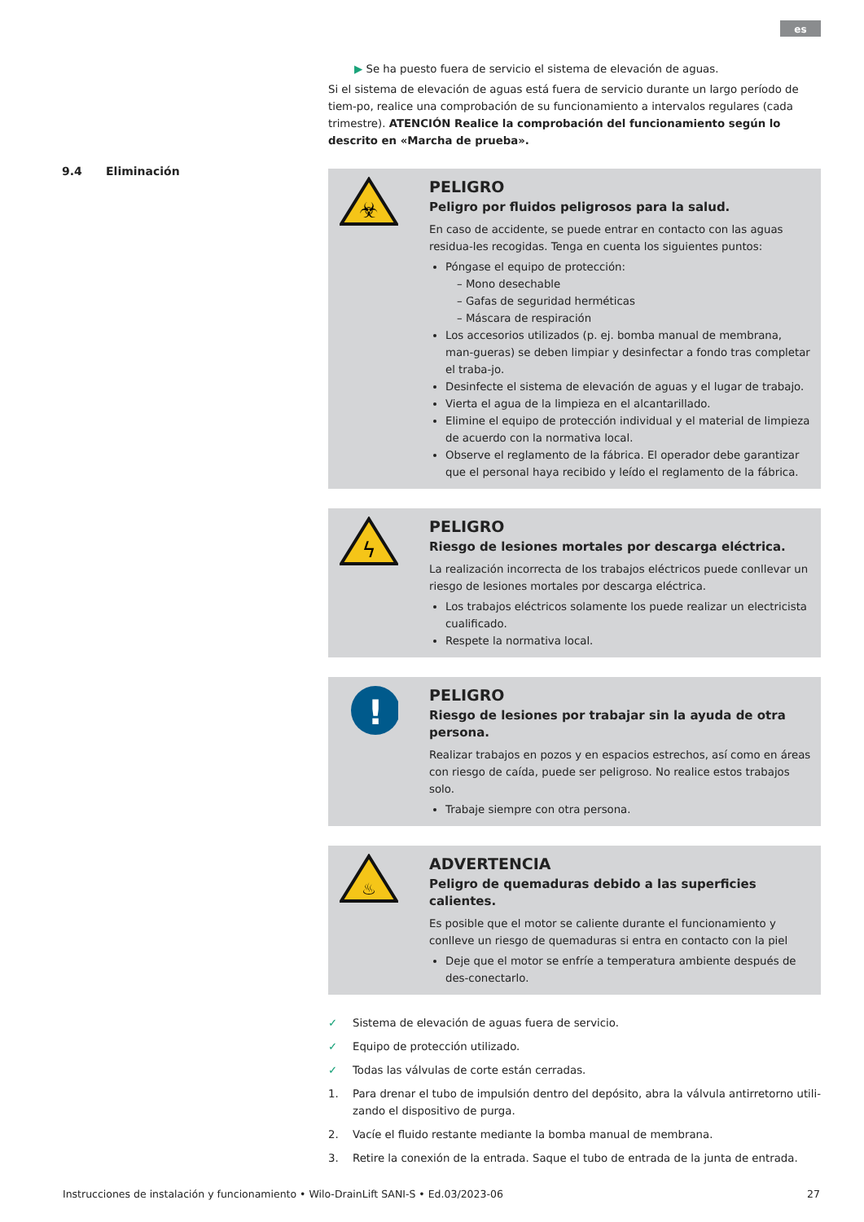es
9.4 Eliminación
▶ Se ha puesto fuera de servicio el sistema de elevación de aguas.
Si el sistema de elevación de aguas está fuera de servicio durante un largo período de tiem-po, realice una comprobación de su funcionamiento a intervalos regulares (cada trimestre). ATENCIÓN Realice la comprobación del funcionamiento según lo descrito en «Marcha de prueba».
☣
PELIGRO
Peligro por fluidos peligrosos para la salud.
En caso de accidente, se puede entrar en contacto con las aguas residua-les recogidas. Tenga en cuenta los siguientes puntos:
Póngase el equipo de protección:
– Mono desechable
– Gafas de seguridad herméticas
– Máscara de respiración
Los accesorios utilizados (p. ej. bomba manual de membrana, man-gueras) se deben limpiar y desinfectar a fondo tras completar el traba-jo.
Desinfecte el sistema de elevación de aguas y el lugar de trabajo.
Vierta el agua de la limpieza en el alcantarillado.
Elimine el equipo de protección individual y el material de limpieza de acuerdo con la normativa local.
Observe el reglamento de la fábrica. El operador debe garantizar que el personal haya recibido y leído el reglamento de la fábrica.
ϟ
PELIGRO
Riesgo de lesiones mortales por descarga eléctrica.
La realización incorrecta de los trabajos eléctricos puede conllevar un riesgo de lesiones mortales por descarga eléctrica.
Los trabajos eléctricos solamente los puede realizar un electricista cualificado.
Respete la normativa local.
!
PELIGRO
Riesgo de lesiones por trabajar sin la ayuda de otra persona.
Realizar trabajos en pozos y en espacios estrechos, así como en áreas con riesgo de caída, puede ser peligroso. No realice estos trabajos solo.
Trabaje siempre con otra persona.
♨
ADVERTENCIA
Peligro de quemaduras debido a las superficies calientes.
Es posible que el motor se caliente durante el funcionamiento y conlleve un riesgo de quemaduras si entra en contacto con la piel
Deje que el motor se enfríe a temperatura ambiente después de des-conectarlo.
✓ Sistema de elevación de aguas fuera de servicio.
✓ Equipo de protección utilizado.
✓ Todas las válvulas de corte están cerradas.
1. Para drenar el tubo de impulsión dentro del depósito, abra la válvula antirretorno utili-zando el dispositivo de purga.
2. Vacíe el fluido restante mediante la bomba manual de membrana.
3. Retire la conexión de la entrada. Saque el tubo de entrada de la junta de entrada.
Instrucciones de instalación y funcionamiento • Wilo-DrainLift SANI-S • Ed.03/2023-06 27